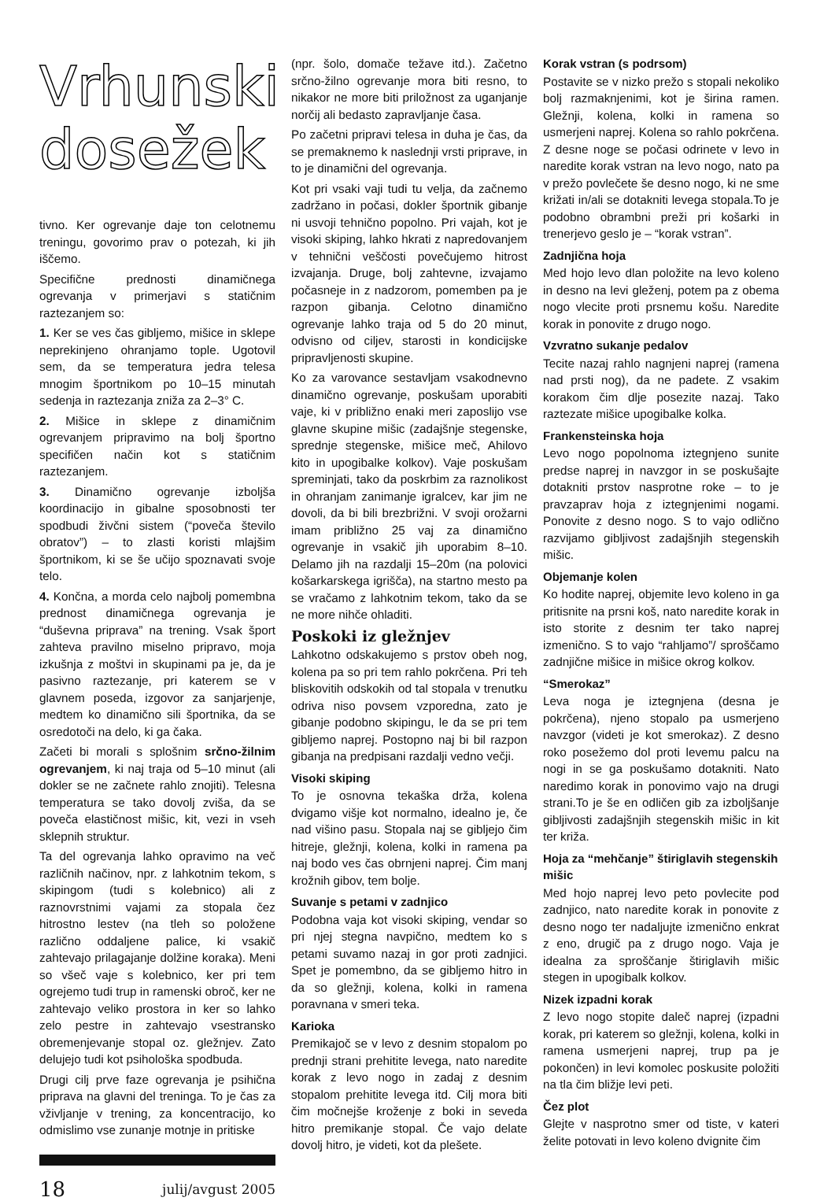Vrhunski
dosežek
tivno. Ker ogrevanje daje ton celotnemu treningu, govorimo prav o potezah, ki jih iščemo.
Specifične prednosti dinamičnega ogrevanja v primerjavi s statičnim raztezanjem so:
1. Ker se ves čas gibljemo, mišice in sklepe neprekinjeno ohranjamo tople. Ugotovil sem, da se temperatura jedra telesa mnogim športnikom po 10–15 minutah sedenja in raztezanja zniža za 2–3° C.
2. Mišice in sklepe z dinamičnim ogrevanjem pripravimo na bolj športno specifičen način kot s statičnim raztezanjem.
3. Dinamično ogrevanje izboljša koordinacijo in gibalne sposobnosti ter spodbudi živčni sistem (“poveča število obratov”) – to zlasti koristi mlajšim športnikom, ki se še učijo spoznavati svoje telo.
4. Končna, a morda celo najbolj pomembna prednost dinamičnega ogrevanja je “duševna priprava” na trening. Vsak šport zahteva pravilno miselno pripravo, moja izkušnja z moštvi in skupinami pa je, da je pasivno raztezanje, pri katerem se v glavnem poseda, izgovor za sanjarjenje, medtem ko dinamično sili športnika, da se osredotoči na delo, ki ga čaka.
Začeti bi morali s splošnim srčno-žilnim ogrevanjem, ki naj traja od 5–10 minut (ali dokler se ne začnete rahlo znojiti). Telesna temperatura se tako dovolj zviša, da se poveča elastičnost mišic, kit, vezi in vseh sklepnih struktur.
Ta del ogrevanja lahko opravimo na več različnih načinov, npr. z lahkotnim tekom, s skipingom (tudi s kolebnico) ali z raznovrstnimi vajami za stopala čez hitrostno lestev (na tleh so položene različno oddaljene palice, ki vsakič zahtevajo prilagajanje dolžine koraka). Meni so všeč vaje s kolebnico, ker pri tem ogrejemo tudi trup in ramenski obroč, ker ne zahtevajo veliko prostora in ker so lahko zelo pestre in zahtevajo vsestransko obremenjevanje stopal oz. gležnjev. Zato delujejo tudi kot psihološka spodbuda.
Drugi cilj prve faze ogrevanja je psihična priprava na glavni del treninga. To je čas za vživljanje v trening, za koncentracijo, ko odmislimo vse zunanje motnje in pritiske
18 julij/avgust 2005
(npr. šolo, domače težave itd.). Začetno srčno-žilno ogrevanje mora biti resno, to nikakor ne more biti priložnost za uganjanje norčij ali bedasto zapravljanje časa.
Po začetni pripravi telesa in duha je čas, da se premaknemo k naslednji vrsti priprave, in to je dinamični del ogrevanja.
Kot pri vsaki vaji tudi tu velja, da začnemo zadržano in počasi, dokler športnik gibanje ni usvoji tehnično popolno. Pri vajah, kot je visoki skiping, lahko hkrati z napredovanjem v tehnični veščosti povečujemo hitrost izvajanja. Druge, bolj zahtevne, izvajamo počasneje in z nadzorom, pomemben pa je razpon gibanja. Celotno dinamično ogrevanje lahko traja od 5 do 20 minut, odvisno od ciljev, starosti in kondicijske pripravljenosti skupine.
Ko za varovance sestavljam vsakodnevno dinamično ogrevanje, poskušam uporabiti vaje, ki v približno enaki meri zaposlijo vse glavne skupine mišic (zadajšnje stegenske, sprednje stegenske, mišice meč, Ahilovo kito in upogibalke kolkov). Vaje poskušam spreminjati, tako da poskrbim za raznolikost in ohranjam zanimanje igralcev, kar jim ne dovoli, da bi bili brezbrižni. V svoji orožarni imam približno 25 vaj za dinamično ogrevanje in vsakič jih uporabim 8–10. Delamo jih na razdalji 15–20m (na polovici košarkarskega igrišča), na startno mesto pa se vračamo z lahkotnim tekom, tako da se ne more nihče ohladiti.
Poskoki iz gležnjev
Lahkotno odskakujemo s prstov obeh nog, kolena pa so pri tem rahlo pokrčena. Pri teh bliskovitih odskokih od tal stopala v trenutku odriva niso povsem vzporedna, zato je gibanje podobno skipingu, le da se pri tem gibljemo naprej. Postopno naj bi bil razpon gibanja na predpisani razdalji vedno večji.
Visoki skiping
To je osnovna tekaška drža, kolena dvigamo višje kot normalno, idealno je, če nad višino pasu. Stopala naj se gibljejo čim hitreje, gležnji, kolena, kolki in ramena pa naj bodo ves čas obrnjeni naprej. Čim manj krožnih gibov, tem bolje.
Suvanje s petami v zadnjico
Podobna vaja kot visoki skiping, vendar so pri njej stegna navpično, medtem ko s petami suvamo nazaj in gor proti zadnjici. Spet je pomembno, da se gibljemo hitro in da so gležnji, kolena, kolki in ramena poravnana v smeri teka.
Karioka
Premikajoč se v levo z desnim stopalom po prednji strani prehitite levega, nato naredite korak z levo nogo in zadaj z desnim stopalom prehitite levega itd. Cilj mora biti čim močnejše kroženje z boki in seveda hitro premikanje stopal. Če vajo delate dovolj hitro, je videti, kot da plešete.
Korak vstran (s podrsom)
Postavite se v nizko prežo s stopali nekoliko bolj razmaknjenimi, kot je širina ramen. Gležnji, kolena, kolki in ramena so usmerjeni naprej. Kolena so rahlo pokrčena. Z desne noge se počasi odrinete v levo in naredite korak vstran na levo nogo, nato pa v prežo povlečete še desno nogo, ki ne sme križati in/ali se dotakniti levega stopala.To je podobno obrambni preži pri košarki in trenerjevo geslo je – “korak vstran”.
Zadnjična hoja
Med hojo levo dlan položite na levo koleno in desno na levi gleženj, potem pa z obema nogo vlecite proti prsnemu košu. Naredite korak in ponovite z drugo nogo.
Vzvratno sukanje pedalov
Tecite nazaj rahlo nagnjeni naprej (ramena nad prsti nog), da ne padete. Z vsakim korakom čim dlje posezite nazaj. Tako raztezate mišice upogibalke kolka.
Frankensteinska hoja
Levo nogo popolnoma iztegnjeno sunite predse naprej in navzgor in se poskušajte dotakniti prstov nasprotne roke – to je pravzaprav hoja z iztegnjenimi nogami. Ponovite z desno nogo. S to vajo odlično razvijamo gibljivost zadajšnjih stegenskih mišic.
Objemanje kolen
Ko hodite naprej, objemite levo koleno in ga pritisnite na prsni koš, nato naredite korak in isto storite z desnim ter tako naprej izmenično. S to vajo “rahljamo”/ sproščamo zadnjične mišice in mišice okrog kolkov.
“Smerokaz”
Leva noga je iztegnjena (desna je pokrčena), njeno stopalo pa usmerjeno navzgor (videti je kot smerokaz). Z desno roko posežemo dol proti levemu palcu na nogi in se ga poskušamo dotakniti. Nato naredimo korak in ponovimo vajo na drugi strani.To je še en odličen gib za izboljšanje gibljivosti zadajšnjih stegenskih mišic in kit ter križa.
Hoja za “mehčanje” štiriglavih stegenskih mišic
Med hojo naprej levo peto povlecite pod zadnjico, nato naredite korak in ponovite z desno nogo ter nadaljujte izmenično enkrat z eno, drugič pa z drugo nogo. Vaja je idealna za sproščanje štiriglavih mišic stegen in upogibalk kolkov.
Nizek izpadni korak
Z levo nogo stopite daleč naprej (izpadni korak, pri katerem so gležnji, kolena, kolki in ramena usmerjeni naprej, trup pa je pokončen) in levi komolec poskusite položiti na tla čim bližje levi peti.
Čez plot
Glejte v nasprotno smer od tiste, v kateri želite potovati in levo koleno dvignite čim